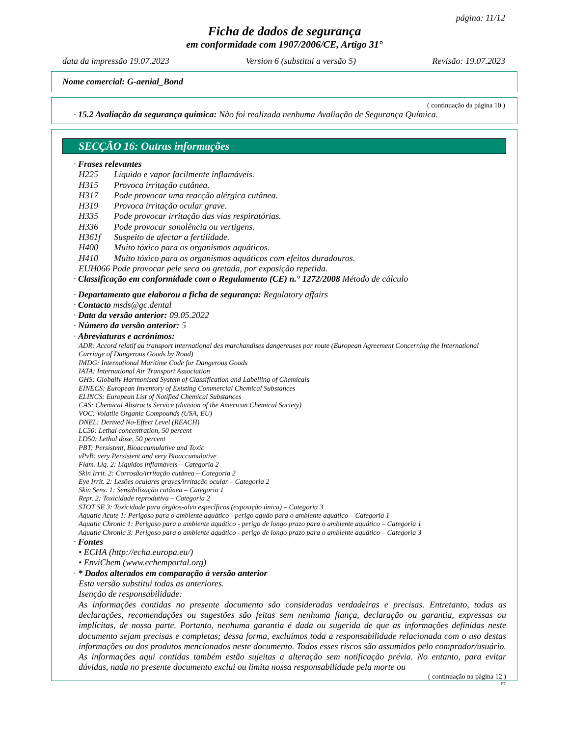página: 11/12
Ficha de dados de segurança
em conformidade com 1907/2006/CE, Artigo 31°
data da impressão 19.07.2023 Version 6 (substitui a versão 5) Revisão: 19.07.2023
Nome comercial: G-aenial_Bond
( continuação da página 10 )
· 15.2 Avaliação da segurança química: Não foi realizada nenhuma Avaliação de Segurança Química.
SECÇÃO 16: Outras informações
· Frases relevantes
H225 Líquido e vapor facilmente inflamáveis.
H315 Provoca irritação cutânea.
H317 Pode provocar uma reacção alérgica cutânea.
H319 Provoca irritação ocular grave.
H335 Pode provocar irritação das vias respiratórias.
H336 Pode provocar sonolência ou vertigens.
H361f Suspeito de afectar a fertilidade.
H400 Muito tóxico para os organismos aquáticos.
H410 Muito tóxico para os organismos aquáticos com efeitos duradouros.
EUH066 Pode provocar pele seca ou gretada, por exposição repetida.
· Classificação em conformidade com o Regulamento (CE) n.° 1272/2008 Método de cálculo
· Departamento que elaborou a ficha de segurança: Regulatory affairs
· Contacto msds@gc.dental
· Data da versão anterior: 09.05.2022
· Número da versão anterior: 5
· Abreviaturas e acrónimos:
ADR: Accord relatif au transport international des marchandises dangereuses par route (European Agreement Concerning the International Carriage of Dangerous Goods by Road)
IMDG: International Maritime Code for Dangerous Goods
IATA: International Air Transport Association
GHS: Globally Harmonised System of Classification and Labelling of Chemicals
EINECS: European Inventory of Existing Commercial Chemical Substances
ELINCS: European List of Notified Chemical Substances
CAS: Chemical Abstracts Service (division of the American Chemical Society)
VOC: Volatile Organic Compounds (USA, EU)
DNEL: Derived No-Effect Level (REACH)
LC50: Lethal concentration, 50 percent
LD50: Lethal dose, 50 percent
PBT: Persistent, Bioaccumulative and Toxic
vPvB: very Persistent and very Bioaccumulative
Flam. Liq. 2: Líquidos inflamáveis – Categoria 2
Skin Irrit. 2: Corrosão/irritação cutânea – Categoria 2
Eye Irrit. 2: Lesões oculares graves/irritação ocular – Categoria 2
Skin Sens. 1: Sensibilização cutânea – Categoria 1
Repr. 2: Toxicidade reprodutiva – Categoria 2
STOT SE 3: Toxicidade para órgãos-alvo específicos (exposição única) – Categoria 3
Aquatic Acute 1: Perigoso para o ambiente aquático - perigo agudo para o ambiente aquático – Categoria 1
Aquatic Chronic 1: Perigoso para o ambiente aquático - perigo de longo prazo para o ambiente aquático – Categoria 1
Aquatic Chronic 3: Perigoso para o ambiente aquático - perigo de longo prazo para o ambiente aquático – Categoria 3
· Fontes
• ECHA (http://echa.europa.eu/)
• EnviChem (www.echemportal.org)
· * Dados alterados em comparação à versão anterior
Esta versão substitui todas as anteriores.
Isenção de responsabilidade:
As informações contidas no presente documento são consideradas verdadeiras e precisas. Entretanto, todas as declarações, recomendações ou sugestões são feitas sem nenhuma fiança, declaração ou garantia, expressas ou implícitas, de nossa parte. Portanto, nenhuma garantia é dada ou sugerida de que as informações definidas neste documento sejam precisas e completas; dessa forma, excluímos toda a responsabilidade relacionada com o uso destas informações ou dos produtos mencionados neste documento. Todos esses riscos são assumidos pelo comprador/usuário. As informações aqui contidas também estão sujeitas a alteração sem notificação prévia. No entanto, para evitar dúvidas, nada no presente documento exclui ou limita nossa responsabilidade pela morte ou
( continuação na página 12 )
PT